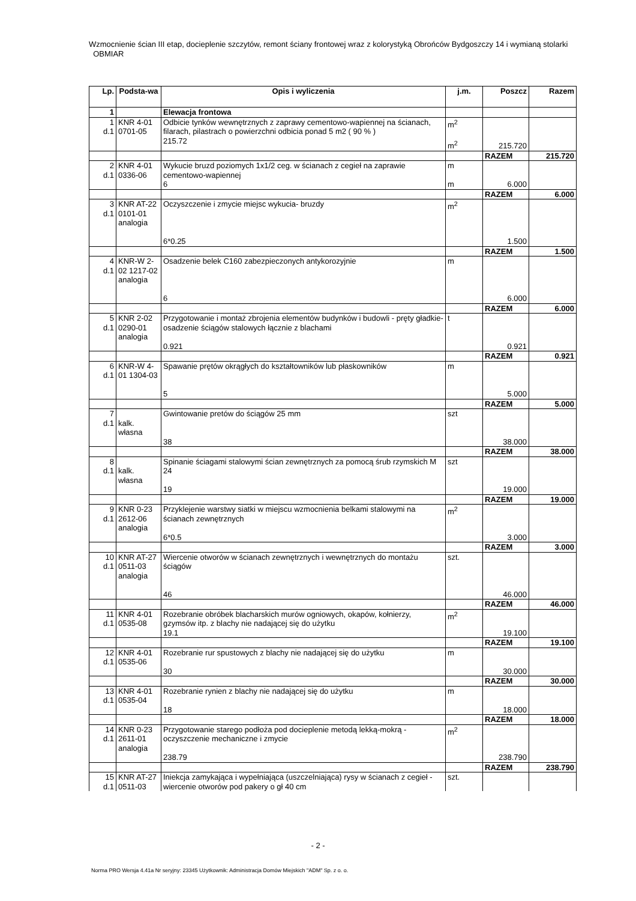Wzmocnienie ścian III etap, docieplenie szczytów, remont ściany frontowej wraz z kolorystyką Obrońców Bydgoszczy 14 i wymianą stolarki OBMIAR
| Lp. | Podsta-wa | Opis i wyliczenia | j.m. | Poszcz | Razem |
| --- | --- | --- | --- | --- | --- |
| 1 | | Elewacja frontowa | | | |
| 1 d.1 | KNR 4-01 0701-05 | Odbicie tynków wewnętrznych z zaprawy cementowo-wapiennej na ścianach, filarach, pilastrach o powierzchni odbicia ponad 5 m2 ( 90 % ) 215.72 | m<sup>2</sup> m<sup>2</sup> | 215.720 | |
| | | | | RAZEM | 215.720 |
| 2 d.1 | KNR 4-01 0336-06 | Wykucie bruzd poziomych 1x1/2 ceg. w ścianach z cegieł na zaprawie cementowo-wapiennej 6 | m m | 6.000 | |
| | | | | RAZEM | 6.000 |
| 3 d.1 | KNR AT-22 0101-01 analogia | Oczyszczenie i zmycie miejsc wykucia- bruzdy 6*0.25 | m<sup>2</sup> | 1.500 | |
| | | | | RAZEM | 1.500 |
| 4 d.1 | KNR-W 2-02 1217-02 analogia | Osadzenie belek C160 zabezpieczonych antykorozyjnie 6 | m | 6.000 | |
| | | | | RAZEM | 6.000 |
| 5 d.1 | KNR 2-02 0290-01 analogia | Przygotowanie i montaż zbrojenia elementów budynków i budowli - pręty gładkie-osadzenie ściągów stalowych łącznie z blachami 0.921 | t | 0.921 | |
| | | | | RAZEM | 0.921 |
| 6 d.1 | KNR-W 4-01 1304-03 | Spawanie prętów okrągłych do kształtowników lub płaskowników 5 | m | 5.000 | |
| | | | | RAZEM | 5.000 |
| 7 d.1 | kalk. własna | Gwintowanie pretów do ściągów 25 mm 38 | szt | 38.000 | |
| | | | | RAZEM | 38.000 |
| 8 d.1 | kalk. własna | Spinanie ściagami stalowymi ścian zewnętrznych za pomocą śrub rzymskich M 24 19 | szt | 19.000 | |
| | | | | RAZEM | 19.000 |
| 9 d.1 | KNR 0-23 2612-06 analogia | Przyklejenie warstwy siatki w miejscu wzmocnienia belkami stalowymi na ścianach zewnętrznych 6*0.5 | m<sup>2</sup> | 3.000 | |
| | | | | RAZEM | 3.000 |
| 10 d.1 | KNR AT-27 0511-03 analogia | Wiercenie otworów w ścianach zewnętrznych i wewnętrznych do montażu ściągów 46 | szt. | 46.000 | |
| | | | | RAZEM | 46.000 |
| 11 d.1 | KNR 4-01 0535-08 | Rozebranie obróbek blacharskich murów ogniowych, okapów, kołnierzy, gzymsów itp. z blachy nie nadającej się do użytku 19.1 | m<sup>2</sup> | 19.100 | |
| | | | | RAZEM | 19.100 |
| 12 d.1 | KNR 4-01 0535-06 | Rozebranie rur spustowych z blachy nie nadającej się do użytku 30 | m | 30.000 | |
| | | | | RAZEM | 30.000 |
| 13 d.1 | KNR 4-01 0535-04 | Rozebranie rynien z blachy nie nadającej się do użytku 18 | m | 18.000 | |
| | | | | RAZEM | 18.000 |
| 14 d.1 | KNR 0-23 2611-01 analogia | Przygotowanie starego podłoża pod docieplenie metodą lekką-mokrą - oczyszczenie mechaniczne i zmycie 238.79 | m<sup>2</sup> | 238.790 | |
| | | | | RAZEM | 238.790 |
| 15 d.1 | KNR AT-27 0511-03 | Iniekcja zamykająca i wypełniająca (uszczelniająca) rysy w ścianach z cegieł - wiercenie otworów pod pakery o gł 40 cm | szt. | | |
- 2 -
Norma PRO Wersja 4.41a Nr seryjny: 23345 Użytkownik: Administracja Domów Miejskich "ADM" Sp. z o. o.